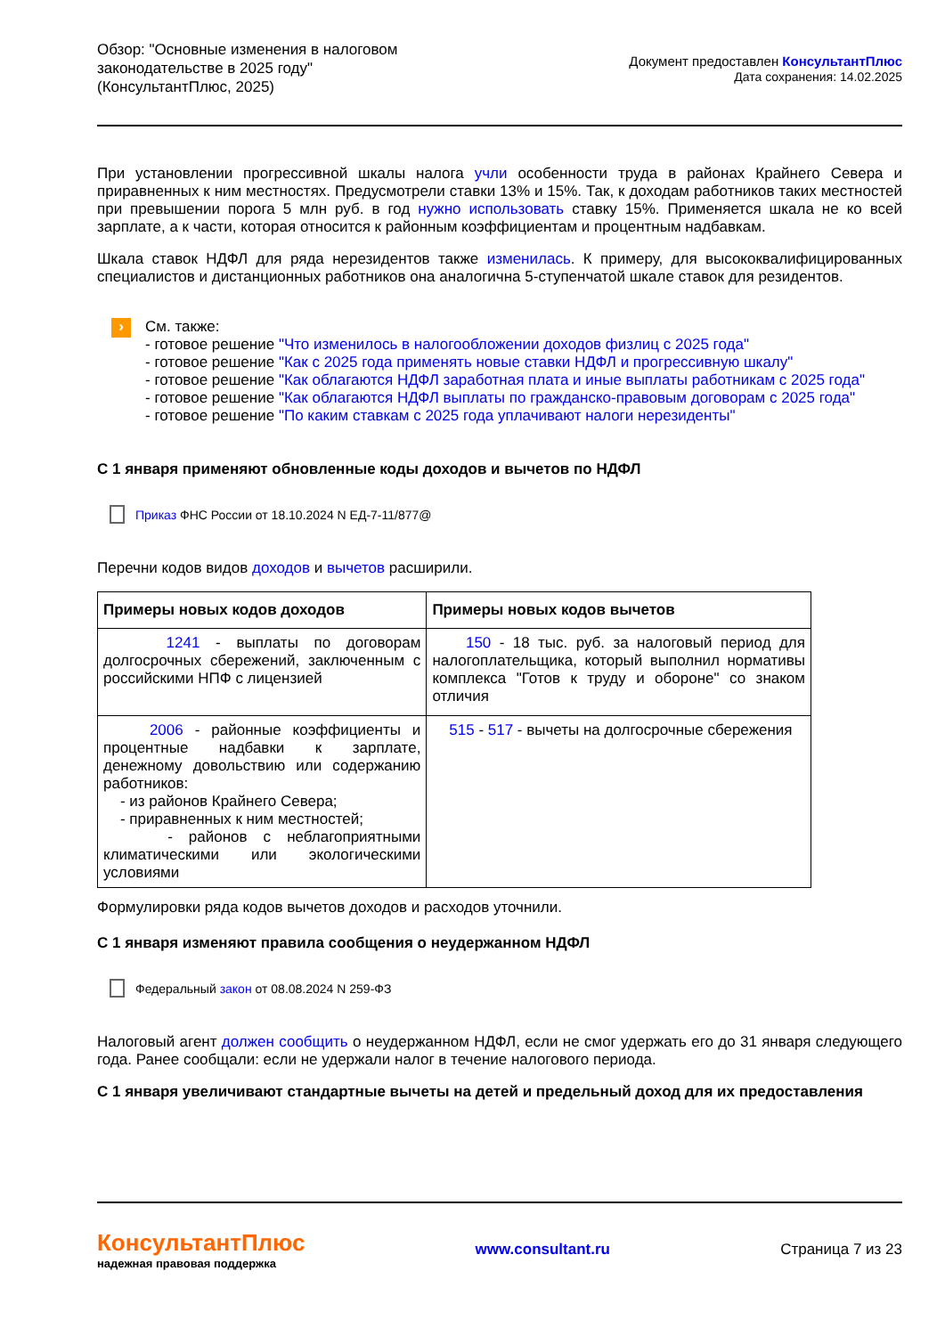Обзор: "Основные изменения в налоговом
законодательстве в 2025 году"
(КонсультантПлюс, 2025)
Документ предоставлен КонсультантПлюс
Дата сохранения: 14.02.2025
При установлении прогрессивной шкалы налога учли особенности труда в районах Крайнего Севера и приравненных к ним местностях. Предусмотрели ставки 13% и 15%. Так, к доходам работников таких местностей при превышении порога 5 млн руб. в год нужно использовать ставку 15%. Применяется шкала не ко всей зарплате, а к части, которая относится к районным коэффициентам и процентным надбавкам.
Шкала ставок НДФЛ для ряда нерезидентов также изменилась. К примеру, для высококвалифицированных специалистов и дистанционных работников она аналогична 5-ступенчатой шкале ставок для резидентов.
›
См. также:
- готовое решение "Что изменилось в налогообложении доходов физлиц с 2025 года"
- готовое решение "Как с 2025 года применять новые ставки НДФЛ и прогрессивную шкалу"
- готовое решение "Как облагаются НДФЛ заработная плата и иные выплаты работникам с 2025 года"
- готовое решение "Как облагаются НДФЛ выплаты по гражданско-правовым договорам с 2025 года"
- готовое решение "По каким ставкам с 2025 года уплачивают налоги нерезиденты"
С 1 января применяют обновленные коды доходов и вычетов по НДФЛ
Приказ ФНС России от 18.10.2024 N ЕД-7-11/877@
Перечни кодов видов доходов и вычетов расширили.
| Примеры новых кодов доходов | Примеры новых кодов вычетов |
| --- | --- |
| 1241 - выплаты по договорам долгосрочных сбережений, заключенным с российскими НПФ с лицензией | 150 - 18 тыс. руб. за налоговый период для налогоплательщика, который выполнил нормативы комплекса "Готов к труду и обороне" со знаком отличия |
| 2006 - районные коэффициенты и процентные надбавки к зарплате, денежному довольствию или содержанию работников: - из районов Крайнего Севера; - приравненных к ним местностей; - районов с неблагоприятными климатическими или экологическими условиями | 515 - 517 - вычеты на долгосрочные сбережения |
Формулировки ряда кодов вычетов доходов и расходов уточнили.
С 1 января изменяют правила сообщения о неудержанном НДФЛ
Федеральный закон от 08.08.2024 N 259-ФЗ
Налоговый агент должен сообщить о неудержанном НДФЛ, если не смог удержать его до 31 января следующего года. Ранее сообщали: если не удержали налог в течение налогового периода.
С 1 января увеличивают стандартные вычеты на детей и предельный доход для их предоставления
КонсультантПлюс
надежная правовая поддержка
www.consultant.ru Страница 7 из 23